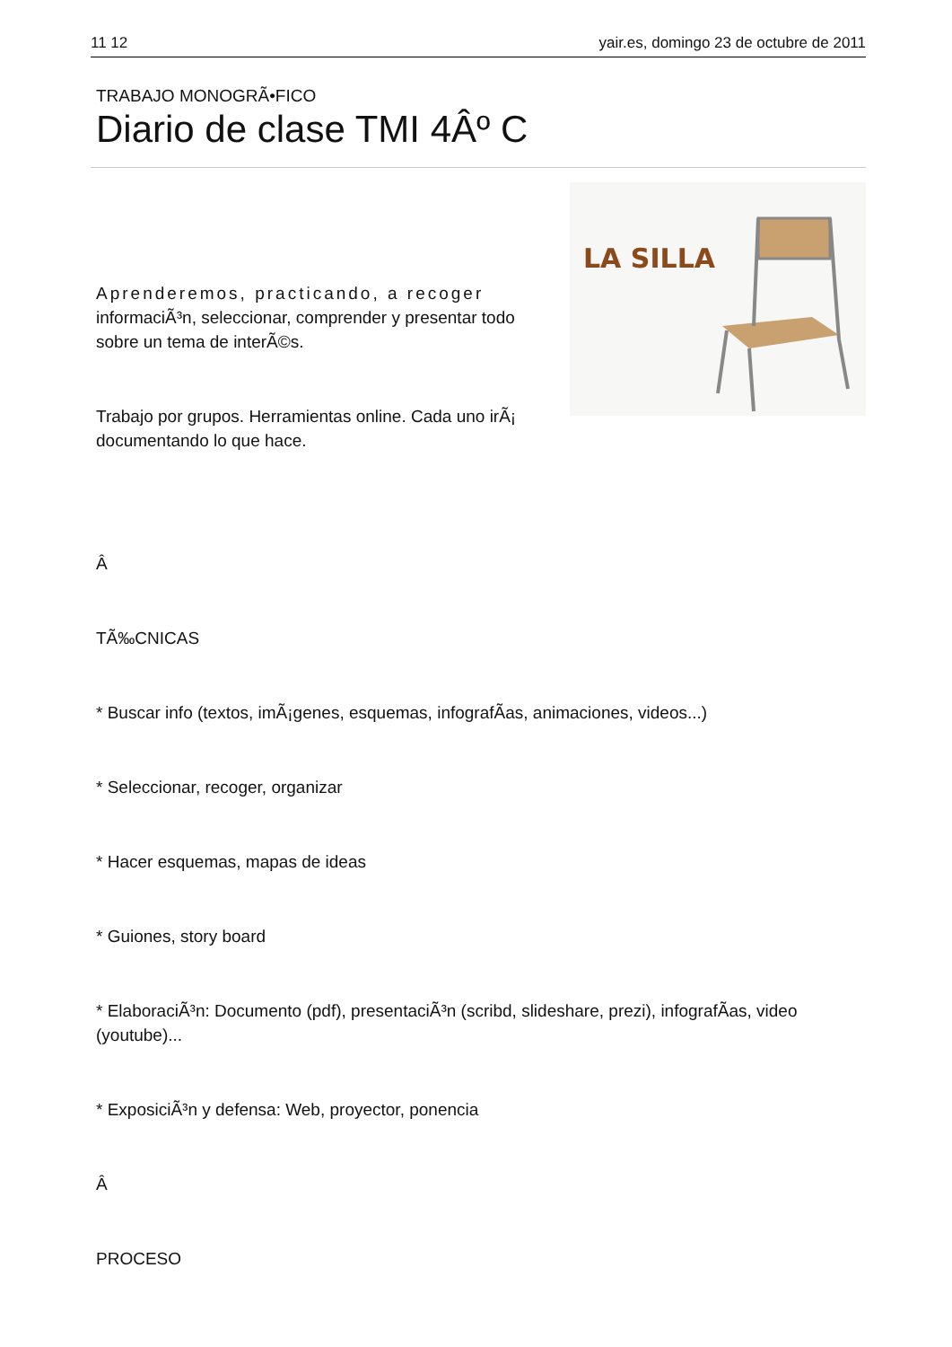11 12 yair.es, domingo 23 de octubre de 2011
TRABAJO MONOGRÃ•FICO
Diario de clase TMI 4Âº C
Aprenderemos, practicando, a recoger
informaciÃ³n, seleccionar, comprender y presentar todo sobre un tema de interÃ©s.
Trabajo por grupos. Herramientas online. Cada uno irÃ¡ documentando lo que hace.
LA SILLA
Â
TÃ‰CNICAS
* Buscar info (textos, imÃ¡genes, esquemas, infografÃ­as, animaciones, videos...)
* Seleccionar, recoger, organizar
* Hacer esquemas, mapas de ideas
* Guiones, story board
* ElaboraciÃ³n: Documento (pdf), presentaciÃ³n (scribd, slideshare, prezi), infografÃ­as, video (youtube)...
* ExposiciÃ³n y defensa: Web, proyector, ponencia
Â
PROCESO